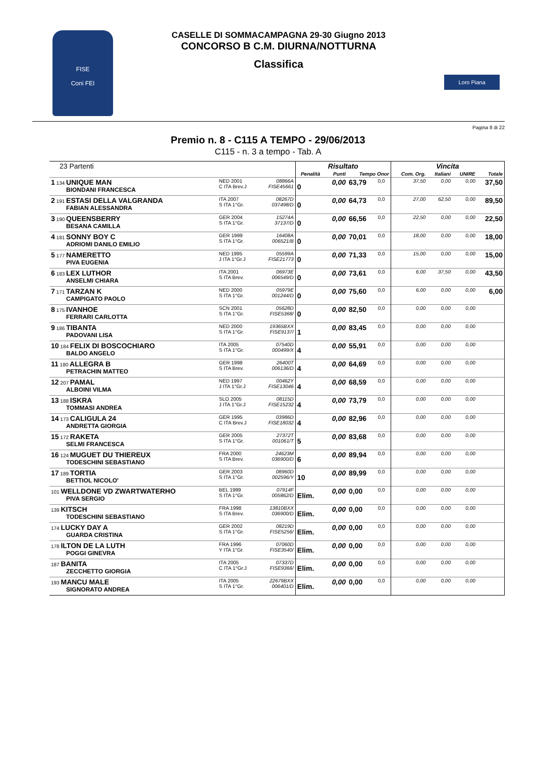FISE
Coni FEI
CASELLE DI SOMMACAMPAGNA 29-30 Giugno 2013
CONCORSO B C.M. DIURNA/NOTTURNA
Classifica
Loro Piana
Pagina 8 di 22
Premio n. 8 - C115 A TEMPO - 29/06/2013
C115 - n. 3 a tempo - Tab. A
| 23 Partenti | | | Risultato | | | | Vincita | | | |
| --- | --- | --- | --- | --- | --- | --- | --- | --- | --- | --- |
| | | | Penalità | Punti | Tempo Onor | | Com. Org. | Italiani | UNIRE | Totale |
| 1 134 UNIQUE MAN BIONDANI FRANCESCA | NED 2001 C ITA Brev.J | 08866A FISE45661 | 0 | 0,00 | 63,79 | 0,0 | 37,50 | 0,00 | 0,00 | 37,50 |
| 2 191 ESTASI DELLA VALGRANDA FABIAN ALESSANDRA | ITA 2007 S ITA 1°Gr. | 08267D 037498/D | 0 | 0,00 | 64,73 | 0,0 | 27,00 | 62,50 | 0,00 | 89,50 |
| 3 190 QUEENSBERRY BESANA CAMILLA | GER 2004 S ITA 1°Gr. | 15274A 37137/D | 0 | 0,00 | 66,56 | 0,0 | 22,50 | 0,00 | 0,00 | 22,50 |
| 4 181 SONNY BOY C ADRIOMI DANILO EMILIO | GER 1999 S ITA 1°Gr. | 16408A 006521/B | 0 | 0,00 | 70,01 | 0,0 | 18,00 | 0,00 | 0,00 | 18,00 |
| 5 177 NAMERETTO PIVA EUGENIA | NED 1995 J ITA 1°Gr.J | 05599A FISE21773 | 0 | 0,00 | 71,33 | 0,0 | 15,00 | 0,00 | 0,00 | 15,00 |
| 6 183 LEX LUTHOR ANSELMI CHIARA | ITA 2001 S ITA Brev. | 06973E 006549/D | 0 | 0,00 | 73,61 | 0,0 | 6,00 | 37,50 | 0,00 | 43,50 |
| 7 171 TARZAN K CAMPIGATO PAOLO | NED 2000 S ITA 1°Gr. | 05979E 001244/D | 0 | 0,00 | 75,60 | 0,0 | 6,00 | 0,00 | 0,00 | 6,00 |
| 8 175 IVANHOE FERRARI CARLOTTA | SCN 2001 S ITA 1°Gr. | 05628D FISE5368/ | 0 | 0,00 | 82,50 | 0,0 | 0,00 | 0,00 | 0,00 | |
| 9 186 TIBANTA PADOVANI LISA | NED 2000 S ITA 1°Gr. | 19365BXX FISE9137/ | 1 | 0,00 | 83,45 | 0,0 | 0,00 | 0,00 | 0,00 | |
| 10 184 FELIX DI BOSCOCHIARO BALDO ANGELO | ITA 2005 S ITA 1°Gr. | 07540D 000499/X | 4 | 0,00 | 55,91 | 0,0 | 0,00 | 0,00 | 0,00 | |
| 11 180 ALLEGRA B PETRACHIN MATTEO | GER 1998 S ITA Brev. | 26400T 006136/D | 4 | 0,00 | 64,69 | 0,0 | 0,00 | 0,00 | 0,00 | |
| 12 207 PAMAL ALBOINI VILMA | NED 1997 J ITA 1°Gr.J | 00462Y FISE13046 | 4 | 0,00 | 68,59 | 0,0 | 0,00 | 0,00 | 0,00 | |
| 13 188 ISKRA TOMMASI ANDREA | SLO 2005 J ITA 1°Gr.J | 08115D FISE15232 | 4 | 0,00 | 73,79 | 0,0 | 0,00 | 0,00 | 0,00 | |
| 14 173 CALIGULA 24 ANDRETTA GIORGIA | GER 1995 C ITA Brev.J | 03986D FISE18032 | 4 | 0,00 | 82,96 | 0,0 | 0,00 | 0,00 | 0,00 | |
| 15 172 RAKETA SELMI FRANCESCA | GER 2005 S ITA 1°Gr. | 27372T 001061/T | 5 | 0,00 | 83,68 | 0,0 | 0,00 | 0,00 | 0,00 | |
| 16 124 MUGUET DU THIEREUX TODESCHINI SEBASTIANO | FRA 2000 S ITA Brev. | 24623M 036900/D | 6 | 0,00 | 89,94 | 0,0 | 0,00 | 0,00 | 0,00 | |
| 17 189 TORTIA BETTIOL NICOLO' | GER 2003 S ITA 1°Gr. | 08960D 002596/Y | 10 | 0,00 | 89,99 | 0,0 | 0,00 | 0,00 | 0,00 | |
| 101 WELLDONE VD ZWARTWATERHO PIVA SERGIO | BEL 1999 S ITA 1°Gr. | 07914F 005862/D | Elim. | 0,00 | 0,00 | 0,0 | 0,00 | 0,00 | 0,00 | |
| 139 KITSCH TODESCHINI SEBASTIANO | FRA 1998 S ITA Brev. | 13810BXX 036900/D | Elim. | 0,00 | 0,00 | 0,0 | 0,00 | 0,00 | 0,00 | |
| 174 LUCKY DAY A GUARDA CRISTINA | GER 2002 S ITA 1°Gr. | 08219D FISE5256/ | Elim. | 0,00 | 0,00 | 0,0 | 0,00 | 0,00 | 0,00 | |
| 178 ILTON DE LA LUTH POGGI GINEVRA | FRA 1996 Y ITA 1°Gr. | 07060D FISE3540/ | Elim. | 0,00 | 0,00 | 0,0 | 0,00 | 0,00 | 0,00 | |
| 187 BANITA ZECCHETTO GIORGIA | ITA 2005 C ITA 1°Gr.J | 07337D FISE9366/ | Elim. | 0,00 | 0,00 | 0,0 | 0,00 | 0,00 | 0,00 | |
| 193 MANCU MALE SIGNORATO ANDREA | ITA 2005 S ITA 1°Gr. | 22679BXX 006401/D | Elim. | 0,00 | 0,00 | 0,0 | 0,00 | 0,00 | 0,00 | |